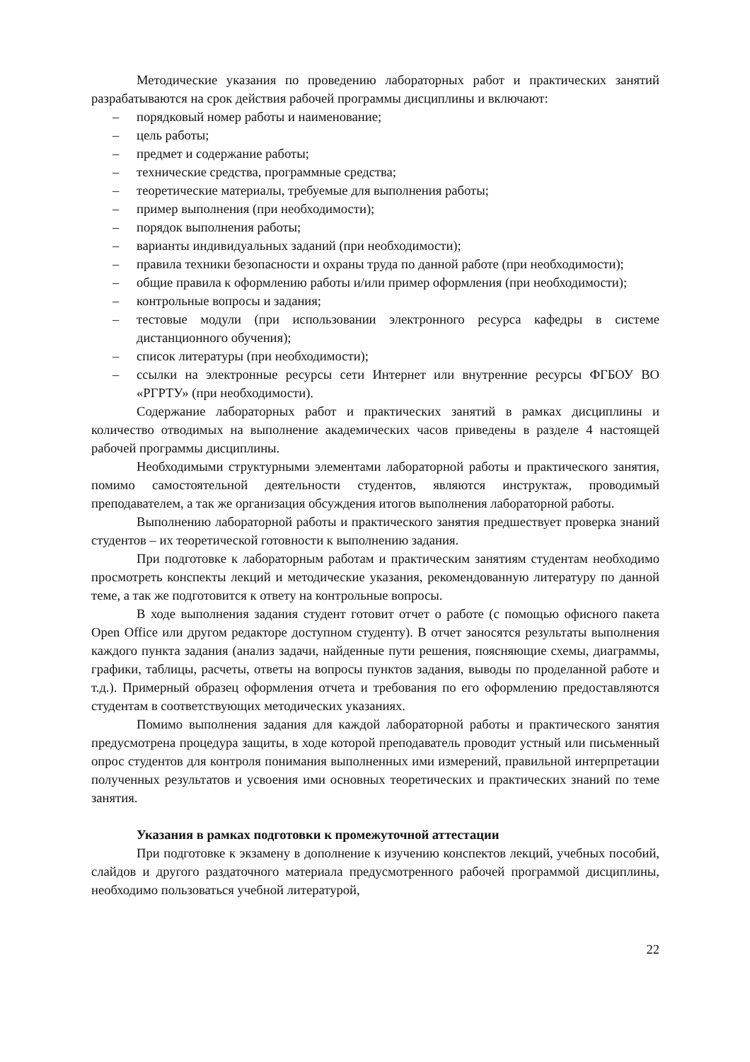Методические указания по проведению лабораторных работ и практических занятий разрабатываются на срок действия рабочей программы дисциплины и включают:
– порядковый номер работы и наименование;
– цель работы;
– предмет и содержание работы;
– технические средства, программные средства;
– теоретические материалы, требуемые для выполнения работы;
– пример выполнения (при необходимости);
– порядок выполнения работы;
– варианты индивидуальных заданий (при необходимости);
– правила техники безопасности и охраны труда по данной работе (при необходимости);
– общие правила к оформлению работы и/или пример оформления (при необходимости);
– контрольные вопросы и задания;
– тестовые модули (при использовании электронного ресурса кафедры в системе дистанционного обучения);
– список литературы (при необходимости);
– ссылки на электронные ресурсы сети Интернет или внутренние ресурсы ФГБОУ ВО «РГРТУ» (при необходимости).
Содержание лабораторных работ и практических занятий в рамках дисциплины и количество отводимых на выполнение академических часов приведены в разделе 4 настоящей рабочей программы дисциплины.
Необходимыми структурными элементами лабораторной работы и практического занятия, помимо самостоятельной деятельности студентов, являются инструктаж, проводимый преподавателем, а так же организация обсуждения итогов выполнения лабораторной работы.
Выполнению лабораторной работы и практического занятия предшествует проверка знаний студентов – их теоретической готовности к выполнению задания.
При подготовке к лабораторным работам и практическим занятиям студентам необходимо просмотреть конспекты лекций и методические указания, рекомендованную литературу по данной теме, а так же подготовится к ответу на контрольные вопросы.
В ходе выполнения задания студент готовит отчет о работе (с помощью офисного пакета Open Office или другом редакторе доступном студенту). В отчет заносятся результаты выполнения каждого пункта задания (анализ задачи, найденные пути решения, поясняющие схемы, диаграммы, графики, таблицы, расчеты, ответы на вопросы пунктов задания, выводы по проделанной работе и т.д.). Примерный образец оформления отчета и требования по его оформлению предоставляются студентам в соответствующих методических указаниях.
Помимо выполнения задания для каждой лабораторной работы и практического занятия предусмотрена процедура защиты, в ходе которой преподаватель проводит устный или письменный опрос студентов для контроля понимания выполненных ими измерений, правильной интерпретации полученных результатов и усвоения ими основных теоретических и практических знаний по теме занятия.
Указания в рамках подготовки к промежуточной аттестации
При подготовке к экзамену в дополнение к изучению конспектов лекций, учебных пособий, слайдов и другого раздаточного материала предусмотренного рабочей программой дисциплины, необходимо пользоваться учебной литературой,
22